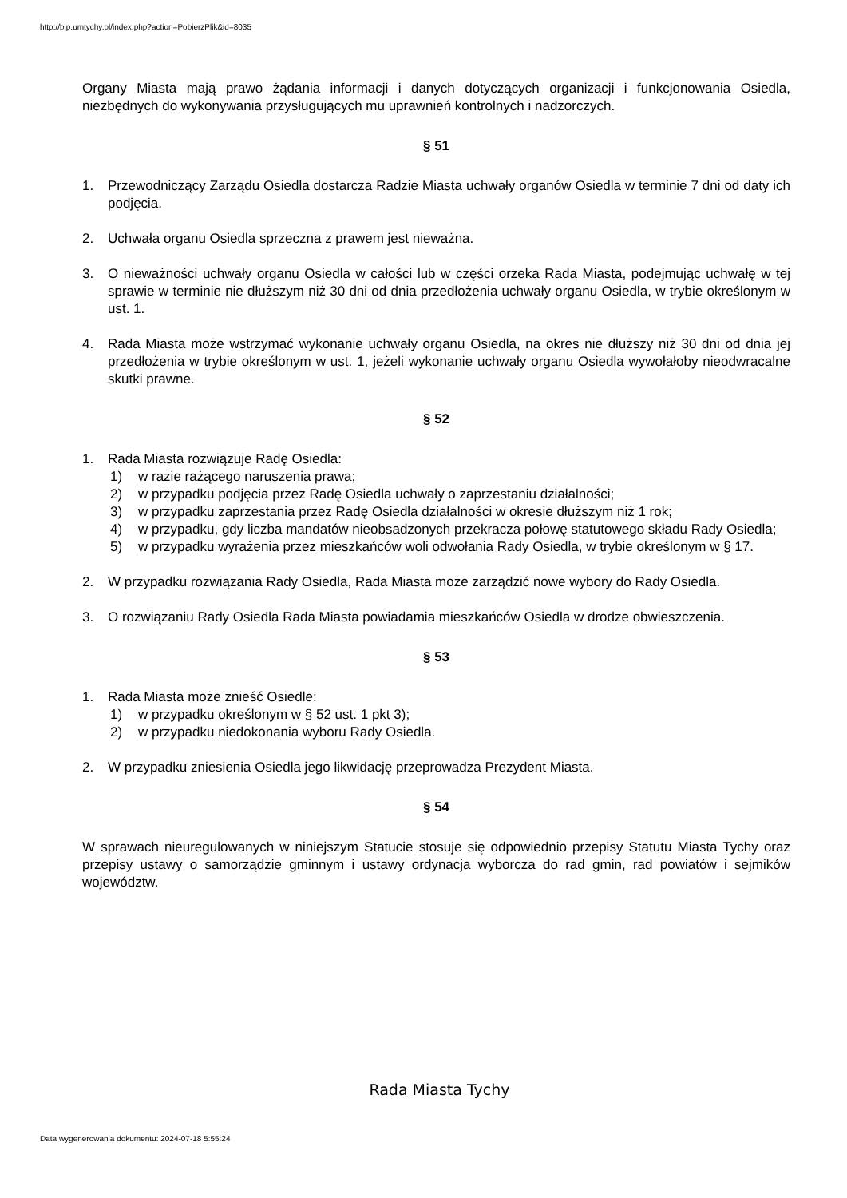http://bip.umtychy.pl/index.php?action=PobierzPlik&id=8035
Organy Miasta mają prawo żądania informacji i danych dotyczących organizacji i funkcjonowania Osiedla, niezbędnych do wykonywania przysługujących mu uprawnień kontrolnych i nadzorczych.
§ 51
1. Przewodniczący Zarządu Osiedla dostarcza Radzie Miasta uchwały organów Osiedla w terminie 7 dni od daty ich podjęcia.
2. Uchwała organu Osiedla sprzeczna z prawem jest nieważna.
3. O nieważności uchwały organu Osiedla w całości lub w części orzeka Rada Miasta, podejmując uchwałę w tej sprawie w terminie nie dłuższym niż 30 dni od dnia przedłożenia uchwały organu Osiedla, w trybie określonym w ust. 1.
4. Rada Miasta może wstrzymać wykonanie uchwały organu Osiedla, na okres nie dłuższy niż 30 dni od dnia jej przedłożenia w trybie określonym w ust. 1, jeżeli wykonanie uchwały organu Osiedla wywołałoby nieodwracalne skutki prawne.
§ 52
1. Rada Miasta rozwiązuje Radę Osiedla:
1) w razie rażącego naruszenia prawa;
2) w przypadku podjęcia przez Radę Osiedla uchwały o zaprzestaniu działalności;
3) w przypadku zaprzestania przez Radę Osiedla działalności w okresie dłuższym niż 1 rok;
4) w przypadku, gdy liczba mandatów nieobsadzonych przekracza połowę statutowego składu Rady Osiedla;
5) w przypadku wyrażenia przez mieszkańców woli odwołania Rady Osiedla, w trybie określonym w § 17.
2. W przypadku rozwiązania Rady Osiedla, Rada Miasta może zarządzić nowe wybory do Rady Osiedla.
3. O rozwiązaniu Rady Osiedla Rada Miasta powiadamia mieszkańców Osiedla w drodze obwieszczenia.
§ 53
1. Rada Miasta może znieść Osiedle:
1) w przypadku określonym w § 52 ust. 1 pkt 3);
2) w przypadku niedokonania wyboru Rady Osiedla.
2. W przypadku zniesienia Osiedla jego likwidację przeprowadza Prezydent Miasta.
§ 54
W sprawach nieuregulowanych w niniejszym Statucie stosuje się odpowiednio przepisy Statutu Miasta Tychy oraz przepisy ustawy o samorządzie gminnym i ustawy ordynacja wyborcza do rad gmin, rad powiatów i sejmików województw.
Rada Miasta Tychy
Data wygenerowania dokumentu: 2024-07-18 5:55:24